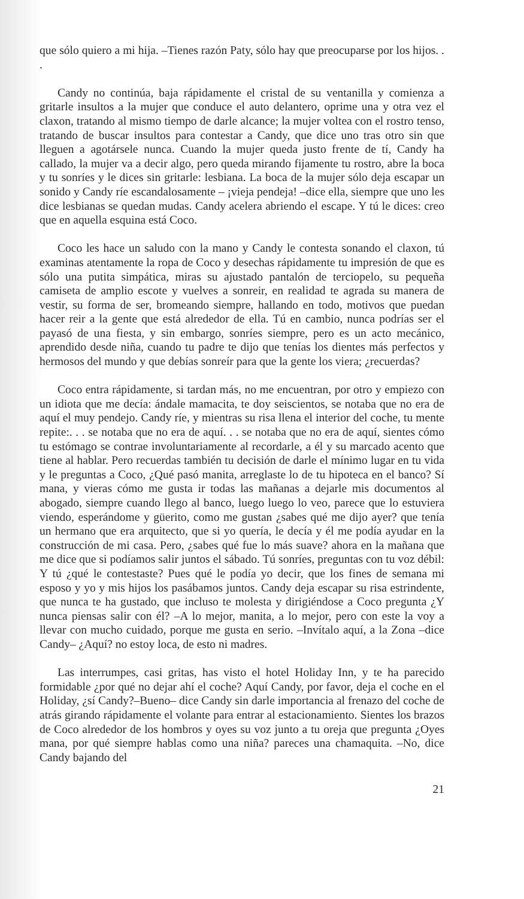que sólo quiero a mi hija. –Tienes razón Paty, sólo hay que preocuparse por los hijos. . .
Candy no continúa, baja rápidamente el cristal de su ventanilla y comienza a gritarle insultos a la mujer que conduce el auto delantero, oprime una y otra vez el claxon, tratando al mismo tiempo de darle alcance; la mujer voltea con el rostro tenso, tratando de buscar insultos para contestar a Candy, que dice uno tras otro sin que lleguen a agotársele nunca. Cuando la mujer queda justo frente de tí, Candy ha callado, la mujer va a decir algo, pero queda mirando fijamente tu rostro, abre la boca y tu sonríes y le dices sin gritarle: lesbiana. La boca de la mujer sólo deja escapar un sonido y Candy ríe escandalosamente – ¡vieja pendeja! –dice ella, siempre que uno les dice lesbianas se quedan mudas. Candy acelera abriendo el escape. Y tú le dices: creo que en aquella esquina está Coco.
Coco les hace un saludo con la mano y Candy le contesta sonando el claxon, tú examinas atentamente la ropa de Coco y desechas rápidamente tu impresión de que es sólo una putita simpática, miras su ajustado pantalón de terciopelo, su pequeña camiseta de amplio escote y vuelves a sonreir, en realidad te agrada su manera de vestir, su forma de ser, bromeando siempre, hallando en todo, motivos que puedan hacer reir a la gente que está alrededor de ella. Tú en cambio, nunca podrías ser el payasó de una fiesta, y sin embargo, sonríes siempre, pero es un acto mecánico, aprendido desde niña, cuando tu padre te dijo que tenías los dientes más perfectos y hermosos del mundo y que debías sonreír para que la gente los viera; ¿recuerdas?
Coco entra rápidamente, si tardan más, no me encuentran, por otro y empiezo con un idiota que me decía: ándale mamacita, te doy seiscientos, se notaba que no era de aquí el muy pendejo. Candy ríe, y mientras su risa llena el interior del coche, tu mente repite:. . . se notaba que no era de aquí. . . se notaba que no era de aquí, sientes cómo tu estómago se contrae involuntariamente al recordarle, a él y su marcado acento que tiene al hablar. Pero recuerdas también tu decisión de darle el mínimo lugar en tu vida y le preguntas a Coco, ¿Qué pasó manita, arreglaste lo de tu hipoteca en el banco? Sí mana, y vieras cómo me gusta ir todas las mañanas a dejarle mis documentos al abogado, siempre cuando llego al banco, luego luego lo veo, parece que lo estuviera viendo, esperándome y güerito, como me gustan ¿sabes qué me dijo ayer? que tenía un hermano que era arquitecto, que si yo quería, le decía y él me podía ayudar en la construcción de mi casa. Pero, ¿sabes qué fue lo más suave? ahora en la mañana que me dice que si podíamos salir juntos el sábado. Tú sonríes, preguntas con tu voz débil: Y tú ¿qué le contestaste? Pues qué le podía yo decir, que los fines de semana mi esposo y yo y mis hijos los pasábamos juntos. Candy deja escapar su risa estrindente, que nunca te ha gustado, que incluso te molesta y dirigiéndose a Coco pregunta ¿Y nunca piensas salir con él? –A lo mejor, manita, a lo mejor, pero con este la voy a llevar con mucho cuidado, porque me gusta en serio. –Invítalo aquí, a la Zona –dice Candy– ¿Aquí? no estoy loca, de esto ni madres.
Las interrumpes, casi gritas, has visto el hotel Holiday Inn, y te ha parecido formidable ¿por qué no dejar ahí el coche? Aquí Candy, por favor, deja el coche en el Holiday, ¿sí Candy?–Bueno– dice Candy sin darle importancia al frenazo del coche de atrás girando rápidamente el volante para entrar al estacionamiento. Sientes los brazos de Coco alrededor de los hombros y oyes su voz junto a tu oreja que pregunta ¿Oyes mana, por qué siempre hablas como una niña? pareces una chamaquita. –No, dice Candy bajando del
21